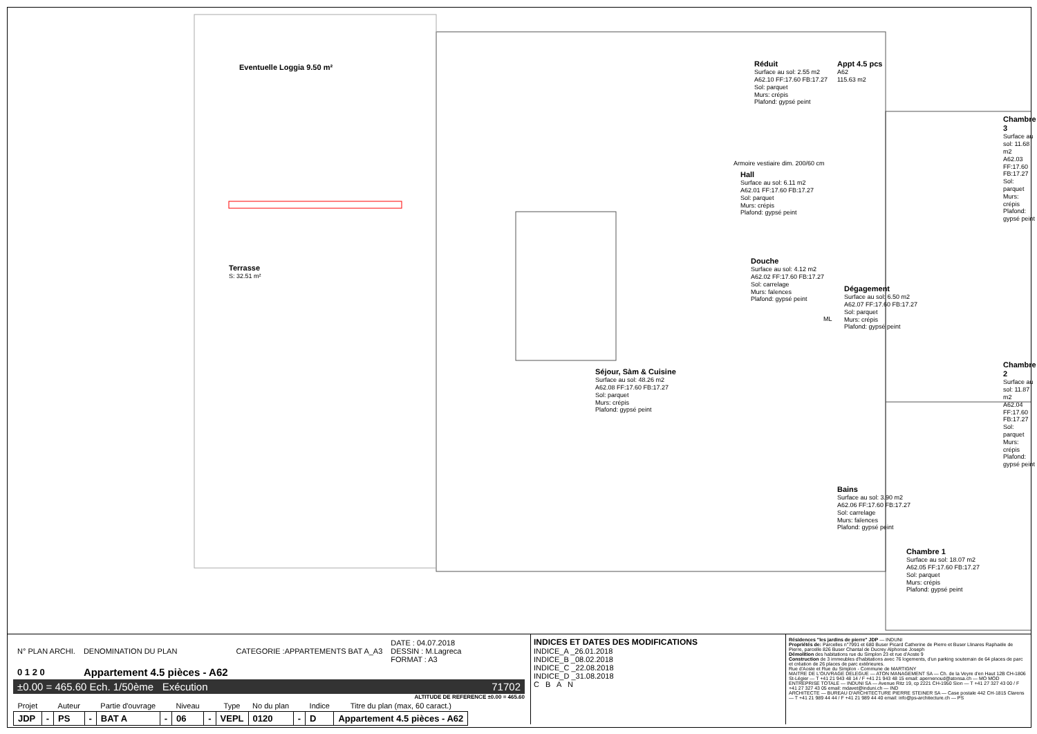Eventuelle Loggia 9.50 m²
Terrasse
S: 32.51 m²
Réduit
Surface au sol: 2.55 m2
A62.10 FF:17.60 FB:17.27
Sol: parquet
Murs: crépis
Plafond: gypsé peint
Appt 4.5 pcs
A62
115.63 m2
Armoire vestiaire dim. 200/60 cm
Hall
Surface au sol: 6.11 m2
A62.01 FF:17.60 FB:17.27
Sol: parquet
Murs: crépis
Plafond: gypsé peint
Douche
Surface au sol: 4.12 m2
A62.02 FF:17.60 FB:17.27
Sol: carrelage
Murs: faïences
Plafond: gypsé peint
ML
Dégagement
Surface au sol: 6.50 m2
A62.07 FF:17.60 FB:17.27
Sol: parquet
Murs: crépis
Plafond: gypsé peint
Chambre 3
Surface au sol: 11.68 m2
A62.03 FF:17.60 FB:17.27
Sol: parquet
Murs: crépis
Plafond: gypsé peint
Chambre 2
Surface au sol: 11.87 m2
A62.04 FF:17.60 FB:17.27
Sol: parquet
Murs: crépis
Plafond: gypsé peint
Séjour, Sàm & Cuisine
Surface au sol: 48.26 m2
A62.08 FF:17.60 FB:17.27
Sol: parquet
Murs: crépis
Plafond: gypsé peint
Bains
Surface au sol: 3.90 m2
A62.06 FF:17.60 FB:17.27
Sol: carrelage
Murs: faïences
Plafond: gypsé peint
Chambre 1
Surface au sol: 18.07 m2
A62.05 FF:17.60 FB:17.27
Sol: parquet
Murs: crépis
Plafond: gypsé peint
| N° PLAN ARCHI. | DENOMINATION DU PLAN | CATEGORIE :APPARTEMENTS BAT A_A3 | DATE : 04.07.2018 DESSIN : M.Lagreca FORMAT : A3 |
| 0 1 2 0 | Appartement 4.5 pièces - A62 | | |
±0.00 = 465.60 Ech. 1/50ème Exécution 71702
ALTITUDE DE REFERENCE ±0.00 = 465.60
| Projet | | Auteur | | Partie d'ouvrage | | Niveau | | Type | No du plan | | Indice | Titre du plan (max, 60 caract.) |
| --- | --- | --- | --- | --- | --- | --- | --- | --- | --- | --- | --- | --- |
| JDP | - | PS | - | BAT A | - | 06 | - | VEPL | 0120 | - | D | Appartement 4.5 pièces - A62 |
INDICES ET DATES DES MODIFICATIONS
INDICE_A _26.01.2018
INDICE_B _08.02.2018
INDICE_C _22.08.2018
INDICE_D _31.08.2018
C B A N
Résidences "les jardins de pierre" JDP — INDUNI
Propriétés de: Parcelles n°7991 et 680 Buser Picard Catherine de Pierre et Buser Llinares Raphaële de Pierre, parcelle 826 Buser Chantal de Ducrey Alphonse Joseph
Démolition des habitations rue du Simplon 23 et rue d'Aoste 9
Construction de 3 immeubles d'habitations avec 76 logements, d'un parking souterrain de 64 places de parc et création de 26 places de parc extérieures.
Rue d'Aoste et Rue du Simplon - Commune de MARTIGNY
MAITRE DE L'OUVRAGE DELEGUE — ATON MANAGEMENT SA — Ch. de la Veyre d'en Haut 12B CH-1806 St-Légier — T +41 21 943 48 14 / F +41 21 943 48 15 email: apernenoud@atonsa.ch — MO MOD
ENTREPRISE TOTALE — INDUNI SA — Avenue Ritz 19, cp 2221 CH-1950 Sion — T +41 27 327 43 00 / F +41 27 327 43 05 email: mdavet@induni.ch — IND
ARCHITECTE — BUREAU D'ARCHITECTURE PIERRE STEINER SA — Case postale 442 CH-1815 Clarens — T +41 21 989 44 44 / F +41 21 989 44 40 email: info@ps-architecture.ch — PS